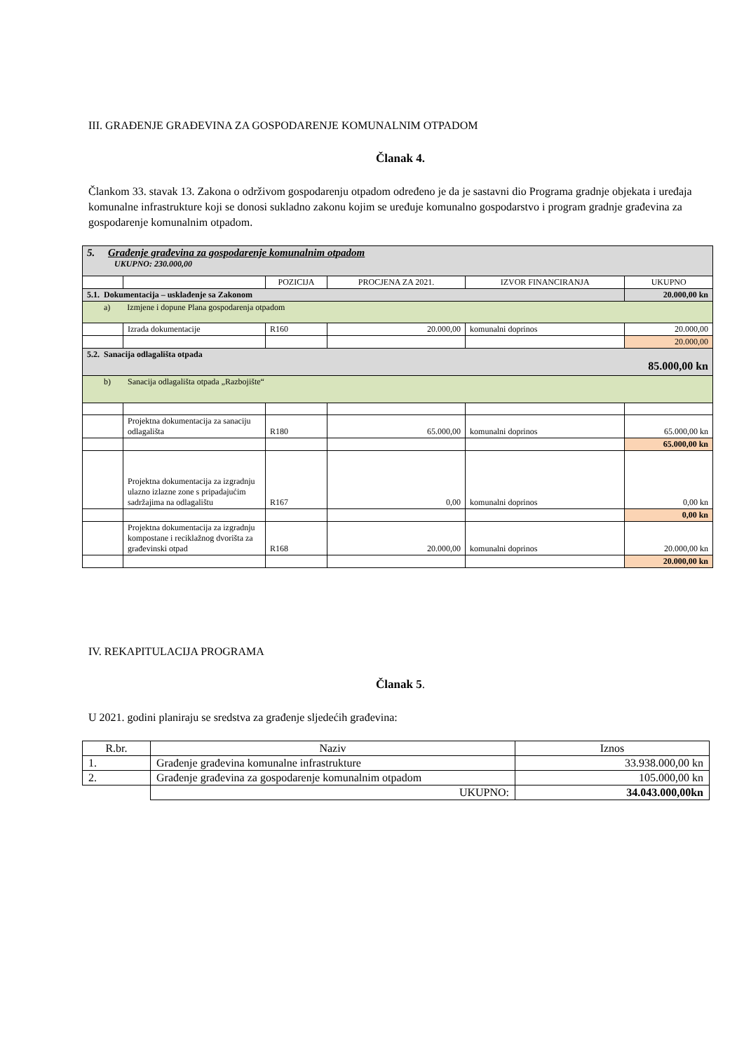III. GRAĐENJE GRAĐEVINA ZA GOSPODARENJE KOMUNALNIM OTPADOM
Članak 4.
Člankom 33. stavak 13. Zakona o održivom gospodarenju otpadom određeno je da je sastavni dio Programa gradnje objekata i uređaja komunalne infrastrukture koji se donosi sukladno zakonu kojim se uređuje komunalno gospodarstvo i program gradnje građevina za gospodarenje komunalnim otpadom.
| 5. Građenje građevina za gospodarenje komunalnim otpadom UKUPNO: 230.000,00 | | | | | |
| | | POZICIJA | PROCJENA ZA 2021. | IZVOR FINANCIRANJA | UKUPNO |
| 5.1. Dokumentacija – usklađenje sa Zakonom | | | | | 20.000,00 kn |
| a) Izmjene i dopune Plana gospodarenja otpadom | | | | | |
| | Izrada dokumentacije | R160 | 20.000,00 | komunalni doprinos | 20.000,00 |
| | | | | | 20.000,00 |
| 5.2. Sanacija odlagališta otpada 85.000,00 kn | | | | | |
| b) Sanacija odlagališta otpada „Razbojište“ | | | | | |
| | Projektna dokumentacija za sanaciju odlagališta | R180 | 65.000,00 | komunalni doprinos | 65.000,00 kn |
| | | | | | 65.000,00 kn |
| | Projektna dokumentacija za izgradnju ulazno izlazne zone s pripadajućim sadržajima na odlagalištu | R167 | 0,00 | komunalni doprinos | 0,00 kn |
| | | | | | 0,00 kn |
| | Projektna dokumentacija za izgradnju kompostane i reciklažnog dvorišta za građevinski otpad | R168 | 20.000,00 | komunalni doprinos | 20.000,00 kn |
| | | | | | 20.000,00 kn |
IV. REKAPITULACIJA PROGRAMA
Članak 5.
U 2021. godini planiraju se sredstva za građenje sljedećih građevina:
| R.br. | Naziv | Iznos |
| 1. | Građenje građevina komunalne infrastrukture | 33.938.000,00 kn |
| 2. | Građenje građevina za gospodarenje komunalnim otpadom | 105.000,00 kn |
| | UKUPNO: | 34.043.000,00kn |